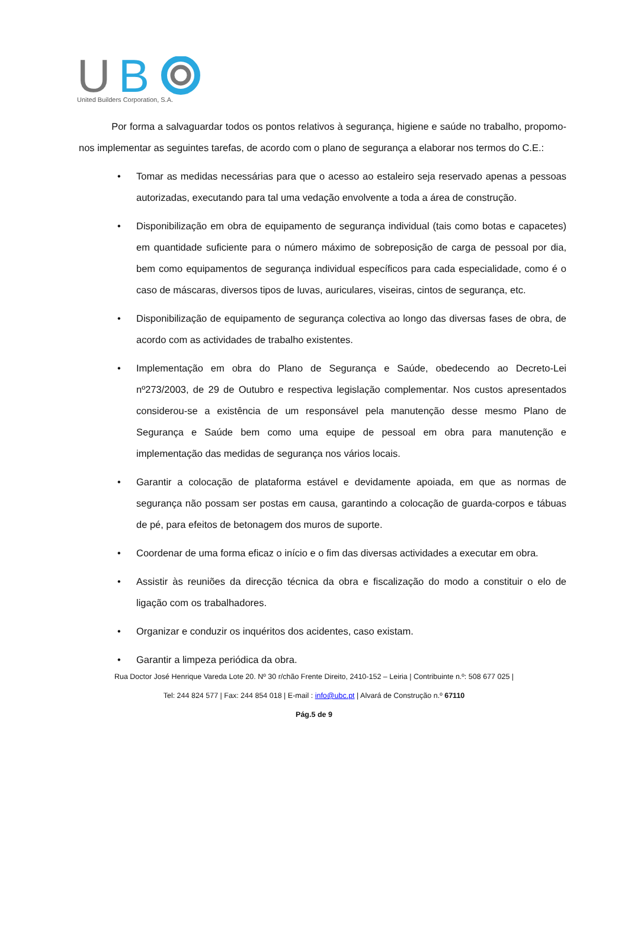U
B
United Builders Corporation, S.A.
Por forma a salvaguardar todos os pontos relativos à segurança, higiene e saúde no trabalho, propomo-nos implementar as seguintes tarefas, de acordo com o plano de segurança a elaborar nos termos do C.E.:
• Tomar as medidas necessárias para que o acesso ao estaleiro seja reservado apenas a pessoas autorizadas, executando para tal uma vedação envolvente a toda a área de construção.
• Disponibilização em obra de equipamento de segurança individual (tais como botas e capacetes) em quantidade suficiente para o número máximo de sobreposição de carga de pessoal por dia, bem como equipamentos de segurança individual específicos para cada especialidade, como é o caso de máscaras, diversos tipos de luvas, auriculares, viseiras, cintos de segurança, etc.
• Disponibilização de equipamento de segurança colectiva ao longo das diversas fases de obra, de acordo com as actividades de trabalho existentes.
• Implementação em obra do Plano de Segurança e Saúde, obedecendo ao Decreto-Lei nº273/2003, de 29 de Outubro e respectiva legislação complementar. Nos custos apresentados considerou-se a existência de um responsável pela manutenção desse mesmo Plano de Segurança e Saúde bem como uma equipe de pessoal em obra para manutenção e implementação das medidas de segurança nos vários locais.
• Garantir a colocação de plataforma estável e devidamente apoiada, em que as normas de segurança não possam ser postas em causa, garantindo a colocação de guarda-corpos e tábuas de pé, para efeitos de betonagem dos muros de suporte.
• Coordenar de uma forma eficaz o início e o fim das diversas actividades a executar em obra.
• Assistir às reuniões da direcção técnica da obra e fiscalização do modo a constituir o elo de ligação com os trabalhadores.
• Organizar e conduzir os inquéritos dos acidentes, caso existam.
• Garantir a limpeza periódica da obra.
Rua Doctor José Henrique Vareda Lote 20. Nº 30 r/chão Frente Direito, 2410-152 – Leiria | Contribuinte n.º: 508 677 025 |
Tel: 244 824 577 | Fax: 244 854 018 | E-mail : info@ubc.pt | Alvará de Construção n.º 67110
Pág.5 de 9